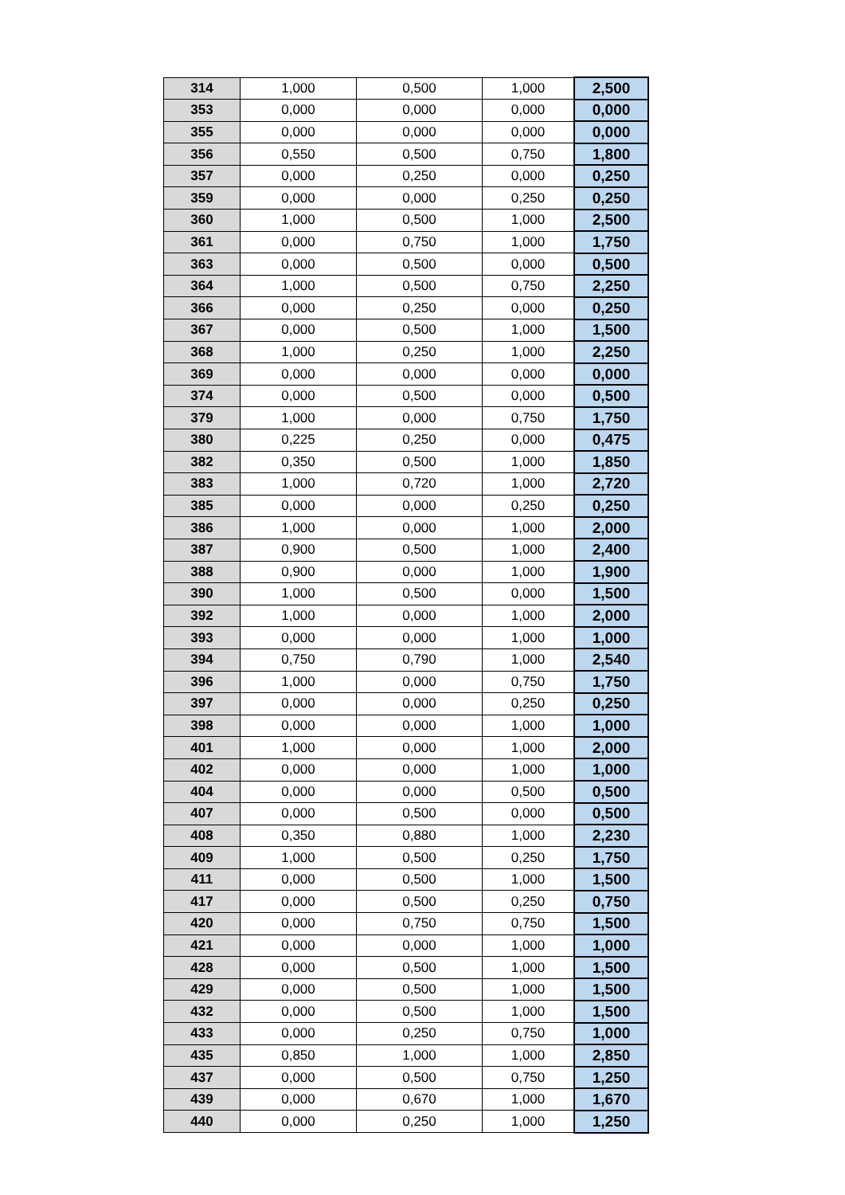| 314 | 1,000 | 0,500 | 1,000 | 2,500 |
| 353 | 0,000 | 0,000 | 0,000 | 0,000 |
| 355 | 0,000 | 0,000 | 0,000 | 0,000 |
| 356 | 0,550 | 0,500 | 0,750 | 1,800 |
| 357 | 0,000 | 0,250 | 0,000 | 0,250 |
| 359 | 0,000 | 0,000 | 0,250 | 0,250 |
| 360 | 1,000 | 0,500 | 1,000 | 2,500 |
| 361 | 0,000 | 0,750 | 1,000 | 1,750 |
| 363 | 0,000 | 0,500 | 0,000 | 0,500 |
| 364 | 1,000 | 0,500 | 0,750 | 2,250 |
| 366 | 0,000 | 0,250 | 0,000 | 0,250 |
| 367 | 0,000 | 0,500 | 1,000 | 1,500 |
| 368 | 1,000 | 0,250 | 1,000 | 2,250 |
| 369 | 0,000 | 0,000 | 0,000 | 0,000 |
| 374 | 0,000 | 0,500 | 0,000 | 0,500 |
| 379 | 1,000 | 0,000 | 0,750 | 1,750 |
| 380 | 0,225 | 0,250 | 0,000 | 0,475 |
| 382 | 0,350 | 0,500 | 1,000 | 1,850 |
| 383 | 1,000 | 0,720 | 1,000 | 2,720 |
| 385 | 0,000 | 0,000 | 0,250 | 0,250 |
| 386 | 1,000 | 0,000 | 1,000 | 2,000 |
| 387 | 0,900 | 0,500 | 1,000 | 2,400 |
| 388 | 0,900 | 0,000 | 1,000 | 1,900 |
| 390 | 1,000 | 0,500 | 0,000 | 1,500 |
| 392 | 1,000 | 0,000 | 1,000 | 2,000 |
| 393 | 0,000 | 0,000 | 1,000 | 1,000 |
| 394 | 0,750 | 0,790 | 1,000 | 2,540 |
| 396 | 1,000 | 0,000 | 0,750 | 1,750 |
| 397 | 0,000 | 0,000 | 0,250 | 0,250 |
| 398 | 0,000 | 0,000 | 1,000 | 1,000 |
| 401 | 1,000 | 0,000 | 1,000 | 2,000 |
| 402 | 0,000 | 0,000 | 1,000 | 1,000 |
| 404 | 0,000 | 0,000 | 0,500 | 0,500 |
| 407 | 0,000 | 0,500 | 0,000 | 0,500 |
| 408 | 0,350 | 0,880 | 1,000 | 2,230 |
| 409 | 1,000 | 0,500 | 0,250 | 1,750 |
| 411 | 0,000 | 0,500 | 1,000 | 1,500 |
| 417 | 0,000 | 0,500 | 0,250 | 0,750 |
| 420 | 0,000 | 0,750 | 0,750 | 1,500 |
| 421 | 0,000 | 0,000 | 1,000 | 1,000 |
| 428 | 0,000 | 0,500 | 1,000 | 1,500 |
| 429 | 0,000 | 0,500 | 1,000 | 1,500 |
| 432 | 0,000 | 0,500 | 1,000 | 1,500 |
| 433 | 0,000 | 0,250 | 0,750 | 1,000 |
| 435 | 0,850 | 1,000 | 1,000 | 2,850 |
| 437 | 0,000 | 0,500 | 0,750 | 1,250 |
| 439 | 0,000 | 0,670 | 1,000 | 1,670 |
| 440 | 0,000 | 0,250 | 1,000 | 1,250 |